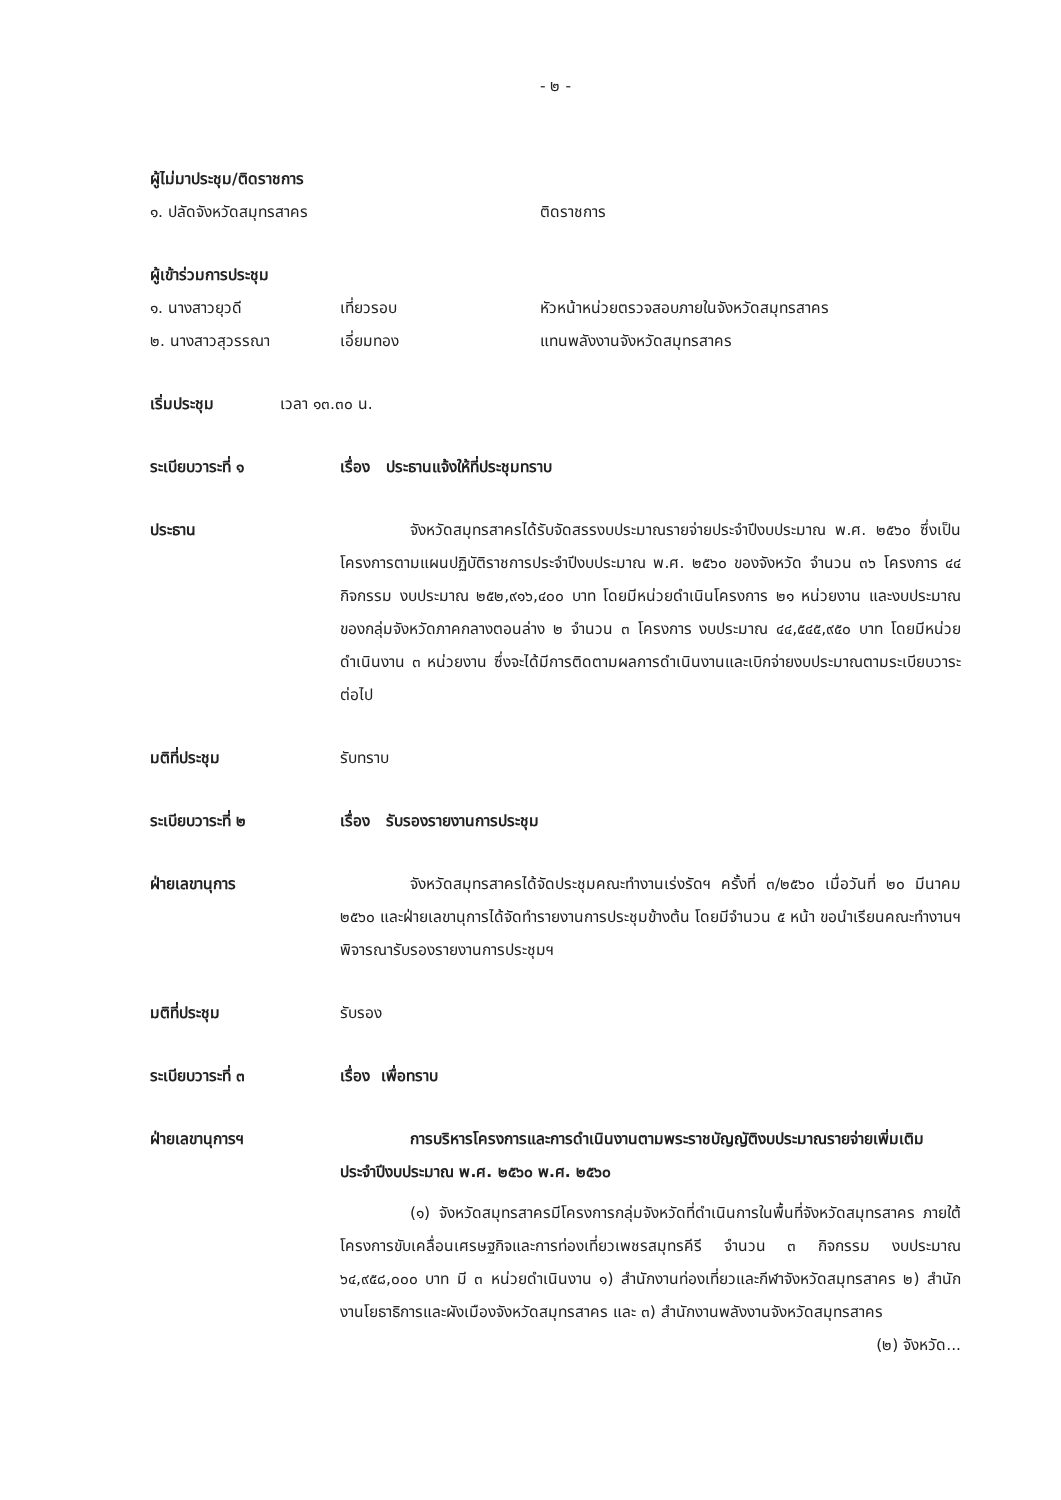- ๒ -
ผู้ไม่มาประชุม/ติดราชการ
๑. ปลัดจังหวัดสมุทรสาคร ติดราชการ
ผู้เข้าร่วมการประชุม
๑. นางสาวยุวดี เที่ยวรอบ หัวหน้าหน่วยตรวจสอบภายในจังหวัดสมุทรสาคร
๒. นางสาวสุวรรณา เอี่ยมทอง แทนพลังงานจังหวัดสมุทรสาคร
เริ่มประชุม เวลา ๑๓.๓๐ น.
ระเบียบวาระที่ ๑ เรื่อง ประธานแจ้งให้ที่ประชุมทราบ
ประธาน จังหวัดสมุทรสาครได้รับจัดสรรงบประมาณรายจ่ายประจำปีงบประมาณ พ.ศ. ๒๕๖๐ ซึ่งเป็นโครงการตามแผนปฏิบัติราชการประจำปีงบประมาณ พ.ศ. ๒๕๖๐ ของจังหวัด จำนวน ๓๖ โครงการ ๔๔ กิจกรรม งบประมาณ ๒๕๒,๙๑๖,๔๐๐ บาท โดยมีหน่วยดำเนินโครงการ ๒๑ หน่วยงาน และงบประมาณของกลุ่มจังหวัดภาคกลางตอนล่าง ๒ จำนวน ๓ โครงการ งบประมาณ ๔๔,๕๔๕,๙๕๐ บาท โดยมีหน่วยดำเนินงาน ๓ หน่วยงาน ซึ่งจะได้มีการติดตามผลการดำเนินงานและเบิกจ่ายงบประมาณตามระเบียบวาระ ต่อไป
มติที่ประชุม รับทราบ
ระเบียบวาระที่ ๒ เรื่อง รับรองรายงานการประชุม
ฝ่ายเลขานุการ จังหวัดสมุทรสาครได้จัดประชุมคณะทำงานเร่งรัดฯ ครั้งที่ ๓/๒๕๖๐ เมื่อวันที่ ๒๐ มีนาคม ๒๕๖๐ และฝ่ายเลขานุการได้จัดทำรายงานการประชุมข้างต้น โดยมีจำนวน ๕ หน้า ขอนำเรียนคณะทำงานฯ พิจารณารับรองรายงานการประชุมฯ
มติที่ประชุม รับรอง
ระเบียบวาระที่ ๓ เรื่อง เพื่อทราบ
ฝ่ายเลขานุการฯ การบริหารโครงการและการดำเนินงานตามพระราชบัญญัติงบประมาณรายจ่ายเพิ่มเติม ประจำปีงบประมาณ พ.ศ. ๒๕๖๐ พ.ศ. ๒๕๖๐
(๑) จังหวัดสมุทรสาครมีโครงการกลุ่มจังหวัดที่ดำเนินการในพื้นที่จังหวัดสมุทรสาคร ภายใต้โครงการขับเคลื่อนเศรษฐกิจและการท่องเที่ยวเพชรสมุทรคีรี จำนวน ๓ กิจกรรม งบประมาณ ๖๔,๙๕๘,๐๐๐ บาท มี ๓ หน่วยดำเนินงาน ๑) สำนักงานท่องเที่ยวและกีฬาจังหวัดสมุทรสาคร ๒) สำนักงานโยธาธิการและผังเมืองจังหวัดสมุทรสาคร และ ๓) สำนักงานพลังงานจังหวัดสมุทรสาคร
(๒) จังหวัด...